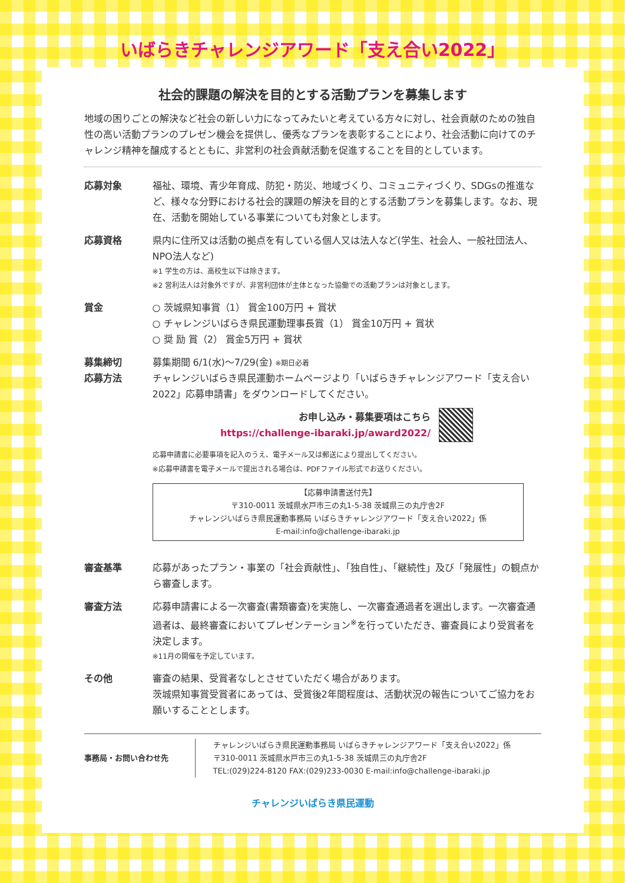いばらきチャレンジアワード「支え合い2022」
社会的課題の解決を目的とする活動プランを募集します
地域の困りごとの解決など社会の新しい力になってみたいと考えている方々に対し、社会貢献のための独自性の高い活動プランのプレゼン機会を提供し、優秀なプランを表彰することにより、社会活動に向けてのチャレンジ精神を醸成するとともに、非営利の社会貢献活動を促進することを目的としています。
応募対象 福祉、環境、青少年育成、防犯・防災、地域づくり、コミュニティづくり、SDGsの推進など、様々な分野における社会的課題の解決を目的とする活動プランを募集します。なお、現在、活動を開始している事業についても対象とします。
応募資格 県内に住所又は活動の拠点を有している個人又は法人など(学生、社会人、一般社団法人、NPO法人など)
※1 学生の方は、高校生以下は除きます。
※2 営利法人は対象外ですが、非営利団体が主体となった協働での活動プランは対象とします。
賞金 ○ 茨城県知事賞（1） 賞金100万円 + 賞状
○ チャレンジいばらき県民運動理事長賞（1） 賞金10万円 + 賞状
○ 奨 励 賞（2） 賞金5万円 + 賞状
募集締切 募集期間 6/1(水)～7/29(金) ※期日必着
応募方法 チャレンジいばらき県民運動ホームページより「いばらきチャレンジアワード「支え合い2022」応募申請書」をダウンロードしてください。
お申し込み・募集要項はこちら
https://challenge-ibaraki.jp/award2022/
応募申請書に必要事項を記入のうえ、電子メール又は郵送により提出してください。
※応募申請書を電子メールで提出される場合は、PDFファイル形式でお送りください。
【応募申請書送付先】
〒310-0011 茨城県水戸市三の丸1-5-38 茨城県三の丸庁舎2F
チャレンジいばらき県民運動事務局 いばらきチャレンジアワード「支え合い2022」係
E-mail:info@challenge-ibaraki.jp
審査基準 応募があったプラン・事業の「社会貢献性」、「独自性」、「継続性」及び「発展性」の観点から審査します。
審査方法 応募申請書による一次審査(書類審査)を実施し、一次審査通過者を選出します。一次審査通過者は、最終審査においてプレゼンテーション<sup>※</sup>を行っていただき、審査員により受賞者を決定します。
※11月の開催を予定しています。
その他 審査の結果、受賞者なしとさせていただく場合があります。
茨城県知事賞受賞者にあっては、受賞後2年間程度は、活動状況の報告についてご協力をお願いすることとします。
事務局・お問い合わせ先 チャレンジいばらき県民運動事務局 いばらきチャレンジアワード「支え合い2022」係
〒310-0011 茨城県水戸市三の丸1-5-38 茨城県三の丸庁舎2F
TEL:(029)224-8120 FAX:(029)233-0030 E-mail:info@challenge-ibaraki.jp
チャレンジいばらき県民運動